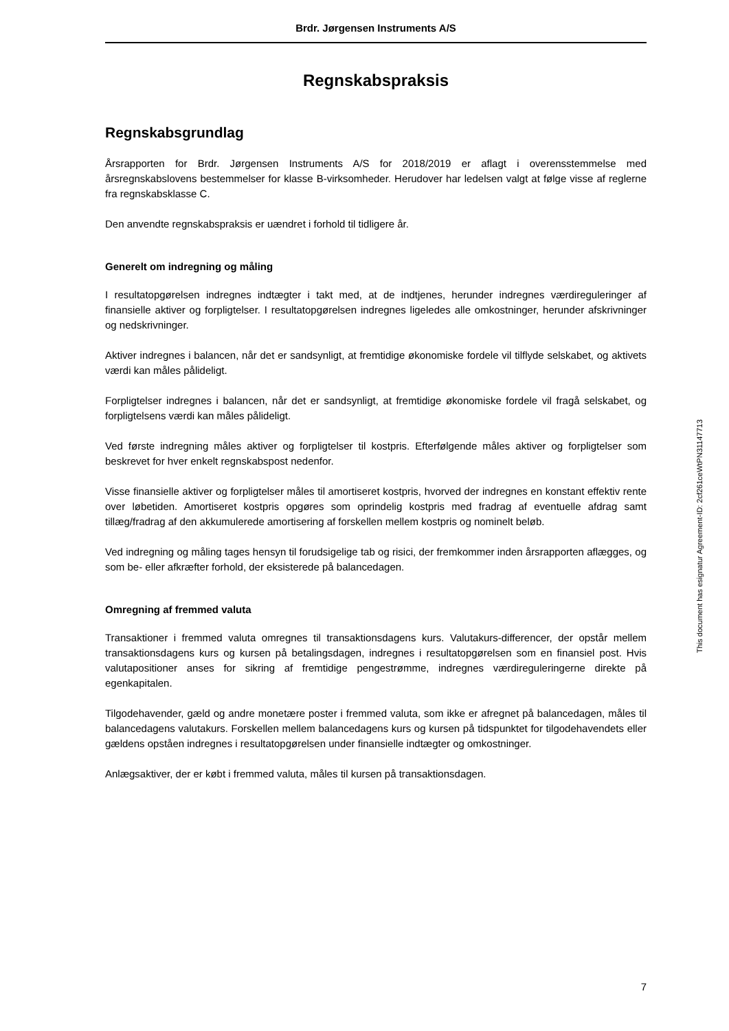Brdr. Jørgensen Instruments A/S
Regnskabspraksis
Regnskabsgrundlag
Årsrapporten for Brdr. Jørgensen Instruments A/S for 2018/2019 er aflagt i overensstemmelse med årsregnskabslovens bestemmelser for klasse B-virksomheder. Herudover har ledelsen valgt at følge visse af reglerne fra regnskabsklasse C.
Den anvendte regnskabspraksis er uændret i forhold til tidligere år.
Generelt om indregning og måling
I resultatopgørelsen indregnes indtægter i takt med, at de indtjenes, herunder indregnes værdireguleringer af finansielle aktiver og forpligtelser. I resultatopgørelsen indregnes ligeledes alle omkostninger, herunder afskrivninger og nedskrivninger.
Aktiver indregnes i balancen, når det er sandsynligt, at fremtidige økonomiske fordele vil tilflyde selskabet, og aktivets værdi kan måles pålideligt.
Forpligtelser indregnes i balancen, når det er sandsynligt, at fremtidige økonomiske fordele vil fragå selskabet, og forpligtelsens værdi kan måles pålideligt.
Ved første indregning måles aktiver og forpligtelser til kostpris. Efterfølgende måles aktiver og forpligtelser som beskrevet for hver enkelt regnskabspost nedenfor.
Visse finansielle aktiver og forpligtelser måles til amortiseret kostpris, hvorved der indregnes en konstant effektiv rente over løbetiden. Amortiseret kostpris opgøres som oprindelig kostpris med fradrag af eventuelle afdrag samt tillæg/fradrag af den akkumulerede amortisering af forskellen mellem kostpris og nominelt beløb.
Ved indregning og måling tages hensyn til forudsigelige tab og risici, der fremkommer inden årsrapporten aflægges, og som be- eller afkræfter forhold, der eksisterede på balancedagen.
Omregning af fremmed valuta
Transaktioner i fremmed valuta omregnes til transaktionsdagens kurs. Valutakurs-differencer, der opstår mellem transaktionsdagens kurs og kursen på betalingsdagen, indregnes i resultatopgørelsen som en finansiel post. Hvis valutapositioner anses for sikring af fremtidige pengestrømme, indregnes værdireguleringerne direkte på egenkapitalen.
Tilgodehavender, gæld og andre monetære poster i fremmed valuta, som ikke er afregnet på balancedagen, måles til balancedagens valutakurs. Forskellen mellem balancedagens kurs og kursen på tidspunktet for tilgodehavendets eller gældens opståen indregnes i resultatopgørelsen under finansielle indtægter og omkostninger.
Anlægsaktiver, der er købt i fremmed valuta, måles til kursen på transaktionsdagen.
This document has esignatur Agreement-ID: 2cf261ceWtPN31147713
7